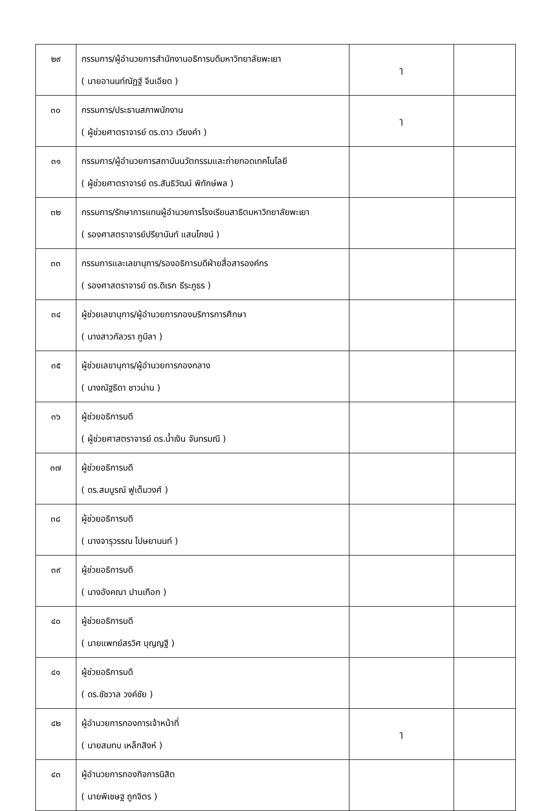| ๒๙ | กรรมการ/ผู้อำนวยการสำนักงานอธิการบดีมหาวิทยาลัยพะเยา ( นายอานนท์ณัฏฐ์ จีนเอียด ) | ๅ | |
| ๓๐ | กรรมการ/ประธานสภาพนักงาน ( ผู้ช่วยศาตราจารย์ ดร.ดาว เวียงคำ ) | ๅ | |
| ๓๑ | กรรมการ/ผู้อำนวยการสถาบันนวัตกรรมและถ่ายทอดเทคโนโลยี ( ผู้ช่วยศาตราจารย์ ดร.สันธิวัฒน์ พิทักษ์พล ) | | |
| ๓๒ | กรรมการ/รักษาการแทนผู้อำนวยการโรงเรียนสาธิตมหาวิทยาลัยพะเยา ( รองศาสตราจารย์ปรียานันท์ แสนโภชน์ ) | | |
| ๓๓ | กรรมการและเลขานุการ/รองอธิการบดีฝ่ายสื่อสารองค์กร ( รองศาสตราจารย์ ดร.ดิเรก ธีระภูธร ) | | |
| ๓๔ | ผู้ช่วยเลขานุการ/ผู้อำนวยการกองบริการการศึกษา ( นางสาวกัลวรา ภูมิลา ) | | |
| ๓๕ | ผู้ช่วยเลขานุการ/ผู้อำนวยการกองกลาง ( นางณัฐธิดา ชาวน่าน ) | | |
| ๓๖ | ผู้ช่วยอธิการบดี ( ผู้ช่วยศาสตราจารย์ ดร.น้ำเงิน จันทรมณี ) | | |
| ๓๗ | ผู้ช่วยอธิการบดี ( ดร.สมบูรณ์ ฟูเต็มวงศ์ ) | | |
| ๓๘ | ผู้ช่วยอธิการบดี ( นางจารุวรรณ โปษยานนท์ ) | | |
| ๓๙ | ผู้ช่วยอธิการบดี ( นางอังคณา ปานเทือก ) | | |
| ๔๐ | ผู้ช่วยอธิการบดี ( นายแพทย์สรวิศ บุญญฐี ) | | |
| ๔๑ | ผู้ช่วยอธิการบดี ( ดร.ชัชวาล วงค์ชัย ) | | |
| ๔๒ | ผู้อำนวยการกองการเจ้าหน้าที่ ( นายสมทบ เหล็กสิงห์ ) | ๅ | |
| ๔๓ | ผู้อำนวยการกองกิจการนิสิต ( นายพิเชษฐ ถูกจิตร ) | | |